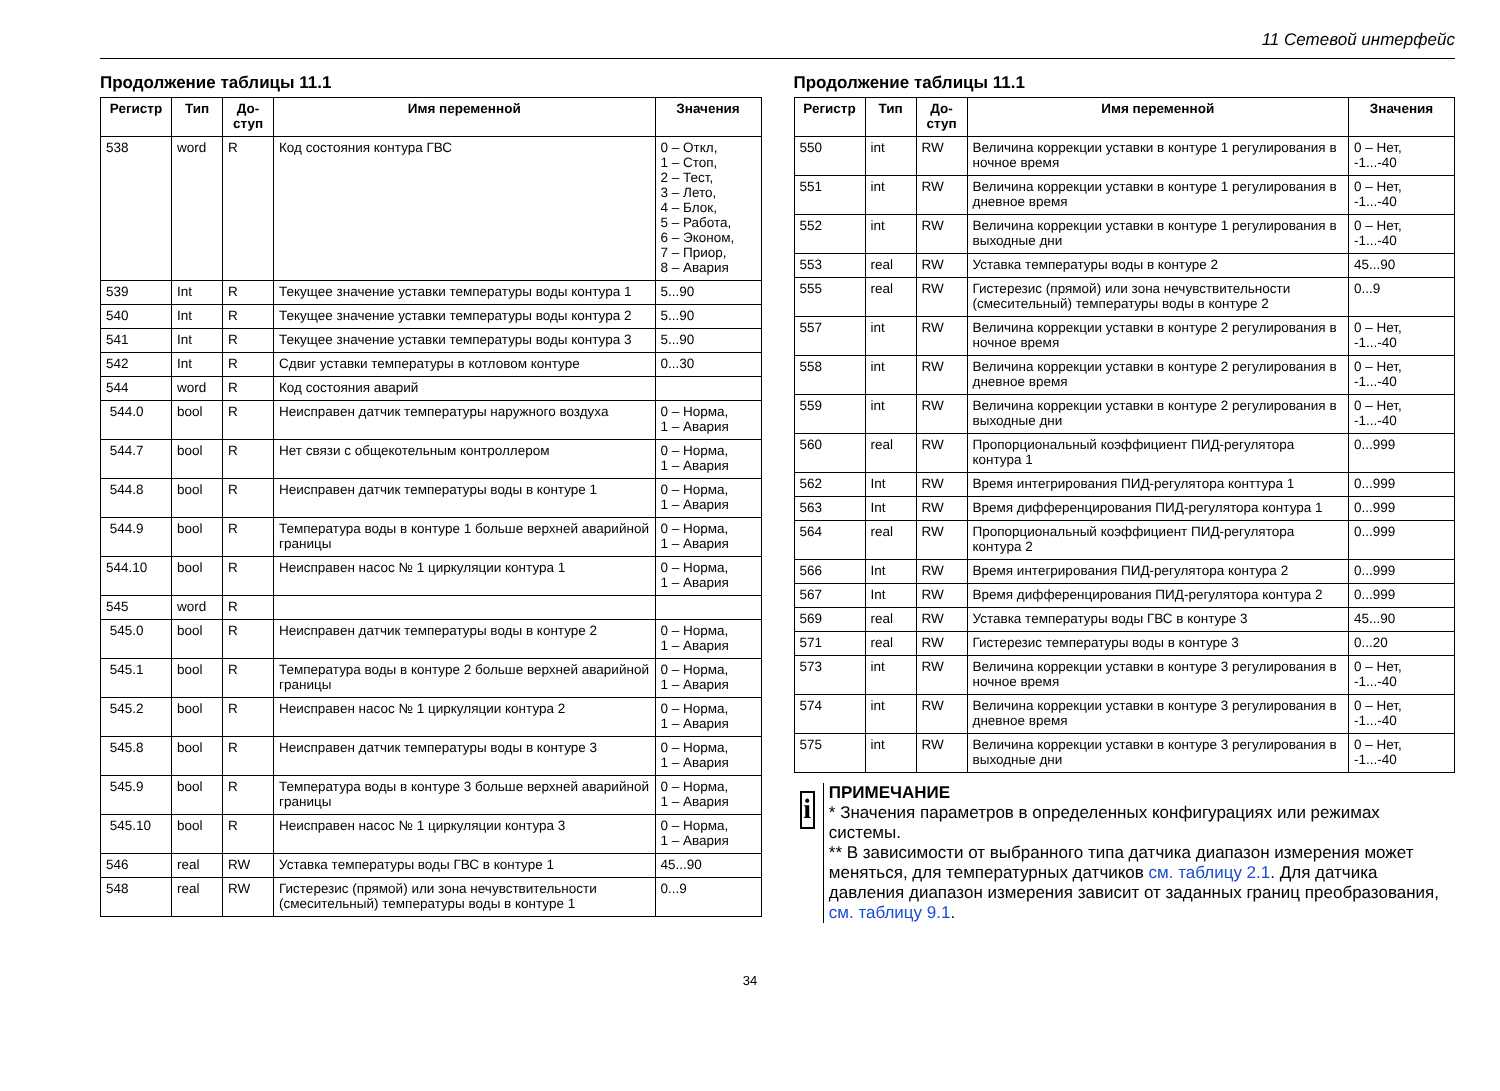11 Сетевой интерфейс
Продолжение таблицы 11.1
| Регистр | Тип | До-ступ | Имя переменной | Значения |
| --- | --- | --- | --- | --- |
| 538 | word | R | Код состояния контура ГВС | 0 – Откл, 1 – Стоп, 2 – Тест, 3 – Лето, 4 – Блок, 5 – Работа, 6 – Эконом, 7 – Приор, 8 – Авария |
| 539 | Int | R | Текущее значение уставки температуры воды контура 1 | 5...90 |
| 540 | Int | R | Текущее значение уставки температуры воды контура 2 | 5...90 |
| 541 | Int | R | Текущее значение уставки температуры воды контура 3 | 5...90 |
| 542 | Int | R | Сдвиг уставки температуры в котловом контуре | 0...30 |
| 544 | word | R | Код состояния аварий | |
| 544.0 | bool | R | Неисправен датчик температуры наружного воздуха | 0 – Норма, 1 – Авария |
| 544.7 | bool | R | Нет связи с общекотельным контроллером | 0 – Норма, 1 – Авария |
| 544.8 | bool | R | Неисправен датчик температуры воды в контуре 1 | 0 – Норма, 1 – Авария |
| 544.9 | bool | R | Температура воды в контуре 1 больше верхней аварийной границы | 0 – Норма, 1 – Авария |
| 544.10 | bool | R | Неисправен насос № 1 циркуляции контура 1 | 0 – Норма, 1 – Авария |
| 545 | word | R | | |
| 545.0 | bool | R | Неисправен датчик температуры воды в контуре 2 | 0 – Норма, 1 – Авария |
| 545.1 | bool | R | Температура воды в контуре 2 больше верхней аварийной границы | 0 – Норма, 1 – Авария |
| 545.2 | bool | R | Неисправен насос № 1 циркуляции контура 2 | 0 – Норма, 1 – Авария |
| 545.8 | bool | R | Неисправен датчик температуры воды в контуре 3 | 0 – Норма, 1 – Авария |
| 545.9 | bool | R | Температура воды в контуре 3 больше верхней аварийной границы | 0 – Норма, 1 – Авария |
| 545.10 | bool | R | Неисправен насос № 1 циркуляции контура 3 | 0 – Норма, 1 – Авария |
| 546 | real | RW | Уставка температуры воды ГВС в контуре 1 | 45...90 |
| 548 | real | RW | Гистерезис (прямой) или зона нечувствительности (смесительный) температуры воды в контуре 1 | 0...9 |
Продолжение таблицы 11.1
| Регистр | Тип | До-ступ | Имя переменной | Значения |
| --- | --- | --- | --- | --- |
| 550 | int | RW | Величина коррекции уставки в контуре 1 регулирования в ночное время | 0 – Нет, -1...-40 |
| 551 | int | RW | Величина коррекции уставки в контуре 1 регулирования в дневное время | 0 – Нет, -1...-40 |
| 552 | int | RW | Величина коррекции уставки в контуре 1 регулирования в выходные дни | 0 – Нет, -1...-40 |
| 553 | real | RW | Уставка температуры воды в контуре 2 | 45...90 |
| 555 | real | RW | Гистерезис (прямой) или зона нечувствительности (смесительный) температуры воды в контуре 2 | 0...9 |
| 557 | int | RW | Величина коррекции уставки в контуре 2 регулирования в ночное время | 0 – Нет, -1...-40 |
| 558 | int | RW | Величина коррекции уставки в контуре 2 регулирования в дневное время | 0 – Нет, -1...-40 |
| 559 | int | RW | Величина коррекции уставки в контуре 2 регулирования в выходные дни | 0 – Нет, -1...-40 |
| 560 | real | RW | Пропорциональный коэффициент ПИД-регулятора контура 1 | 0...999 |
| 562 | Int | RW | Время интегрирования ПИД-регулятора конттура 1 | 0...999 |
| 563 | Int | RW | Время дифференцирования ПИД-регулятора контура 1 | 0...999 |
| 564 | real | RW | Пропорциональный коэффициент ПИД-регулятора контура 2 | 0...999 |
| 566 | Int | RW | Время интегрирования ПИД-регулятора контура 2 | 0...999 |
| 567 | Int | RW | Время дифференцирования ПИД-регулятора контура 2 | 0...999 |
| 569 | real | RW | Уставка температуры воды ГВС в контуре 3 | 45...90 |
| 571 | real | RW | Гистерезис температуры воды в контуре 3 | 0...20 |
| 573 | int | RW | Величина коррекции уставки в контуре 3 регулирования в ночное время | 0 – Нет, -1...-40 |
| 574 | int | RW | Величина коррекции уставки в контуре 3 регулирования в дневное время | 0 – Нет, -1...-40 |
| 575 | int | RW | Величина коррекции уставки в контуре 3 регулирования в выходные дни | 0 – Нет, -1...-40 |
i
ПРИМЕЧАНИЕ
* Значения параметров в определенных конфигурациях или режимах системы.
** В зависимости от выбранного типа датчика диапазон измерения может меняться, для температурных датчиков см. таблицу 2.1. Для датчика давления диапазон измерения зависит от заданных границ преобразования, см. таблицу 9.1.
34